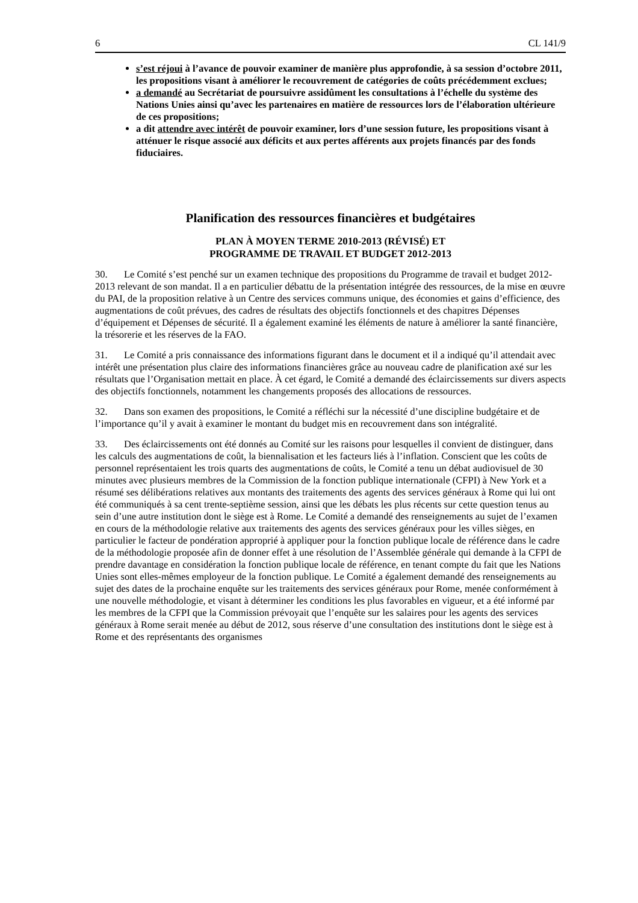6 CL 141/9
s’est réjoui à l’avance de pouvoir examiner de manière plus approfondie, à sa session d’octobre 2011, les propositions visant à améliorer le recouvrement de catégories de coûts précédemment exclues;
a demandé au Secrétariat de poursuivre assidûment les consultations à l’échelle du système des Nations Unies ainsi qu’avec les partenaires en matière de ressources lors de l’élaboration ultérieure de ces propositions;
a dit attendre avec intérêt de pouvoir examiner, lors d’une session future, les propositions visant à atténuer le risque associé aux déficits et aux pertes afférents aux projets financés par des fonds fiduciaires.
Planification des ressources financières et budgétaires
PLAN À MOYEN TERME 2010-2013 (RÉVISÉ) ET
PROGRAMME DE TRAVAIL ET BUDGET 2012-2013
30. Le Comité s’est penché sur un examen technique des propositions du Programme de travail et budget 2012-2013 relevant de son mandat. Il a en particulier débattu de la présentation intégrée des ressources, de la mise en œuvre du PAI, de la proposition relative à un Centre des services communs unique, des économies et gains d’efficience, des augmentations de coût prévues, des cadres de résultats des objectifs fonctionnels et des chapitres Dépenses d’équipement et Dépenses de sécurité. Il a également examiné les éléments de nature à améliorer la santé financière, la trésorerie et les réserves de la FAO.
31. Le Comité a pris connaissance des informations figurant dans le document et il a indiqué qu’il attendait avec intérêt une présentation plus claire des informations financières grâce au nouveau cadre de planification axé sur les résultats que l’Organisation mettait en place. À cet égard, le Comité a demandé des éclaircissements sur divers aspects des objectifs fonctionnels, notamment les changements proposés des allocations de ressources.
32. Dans son examen des propositions, le Comité a réfléchi sur la nécessité d’une discipline budgétaire et de l’importance qu’il y avait à examiner le montant du budget mis en recouvrement dans son intégralité.
33. Des éclaircissements ont été donnés au Comité sur les raisons pour lesquelles il convient de distinguer, dans les calculs des augmentations de coût, la biennalisation et les facteurs liés à l’inflation. Conscient que les coûts de personnel représentaient les trois quarts des augmentations de coûts, le Comité a tenu un débat audiovisuel de 30 minutes avec plusieurs membres de la Commission de la fonction publique internationale (CFPI) à New York et a résumé ses délibérations relatives aux montants des traitements des agents des services généraux à Rome qui lui ont été communiqués à sa cent trente-septième session, ainsi que les débats les plus récents sur cette question tenus au sein d’une autre institution dont le siège est à Rome. Le Comité a demandé des renseignements au sujet de l’examen en cours de la méthodologie relative aux traitements des agents des services généraux pour les villes sièges, en particulier le facteur de pondération approprié à appliquer pour la fonction publique locale de référence dans le cadre de la méthodologie proposée afin de donner effet à une résolution de l’Assemblée générale qui demande à la CFPI de prendre davantage en considération la fonction publique locale de référence, en tenant compte du fait que les Nations Unies sont elles-mêmes employeur de la fonction publique. Le Comité a également demandé des renseignements au sujet des dates de la prochaine enquête sur les traitements des services généraux pour Rome, menée conformément à une nouvelle méthodologie, et visant à déterminer les conditions les plus favorables en vigueur, et a été informé par les membres de la CFPI que la Commission prévoyait que l’enquête sur les salaires pour les agents des services généraux à Rome serait menée au début de 2012, sous réserve d’une consultation des institutions dont le siège est à Rome et des représentants des organismes